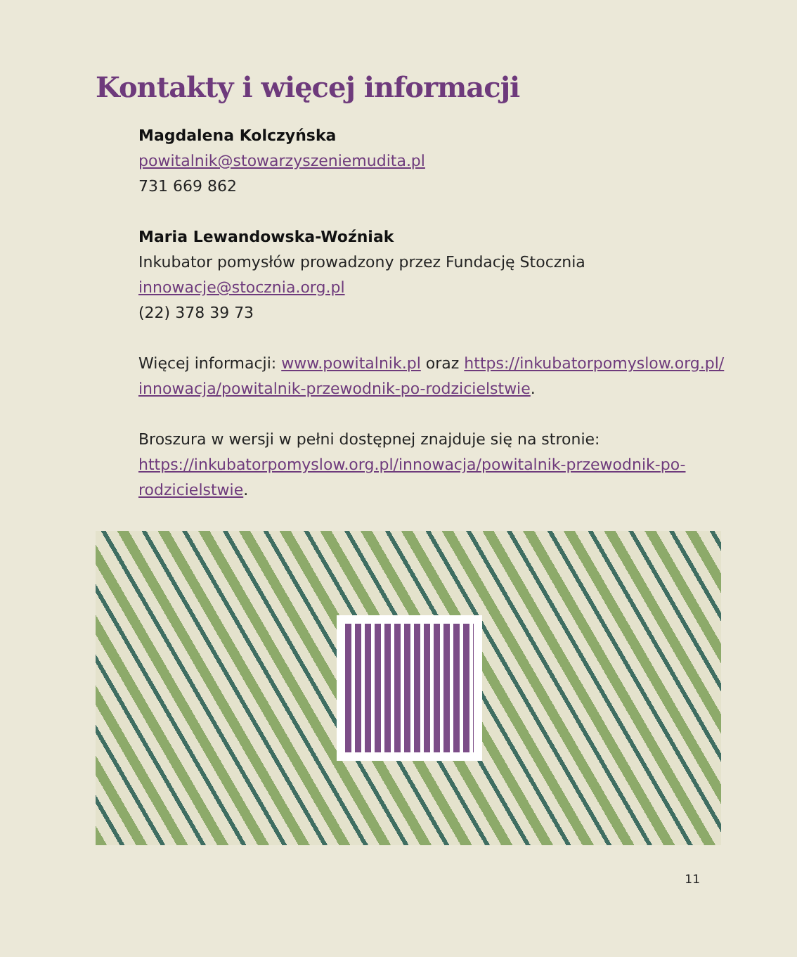Kontakty i więcej informacji
Magdalena Kolczyńska
powitalnik@stowarzyszeniemudita.pl
731 669 862
Maria Lewandowska-Woźniak
Inkubator pomysłów prowadzony przez Fundację Stocznia
innowacje@stocznia.org.pl
(22) 378 39 73
Więcej informacji: www.powitalnik.pl oraz https://inkubatorpomyslow.org.pl/ innowacja/powitalnik-przewodnik-po-rodzicielstwie.
Broszura w wersji w pełni dostępnej znajduje się na stronie: https://inkubatorpomyslow.org.pl/innowacja/powitalnik-przewodnik-po-rodzicielstwie.
11